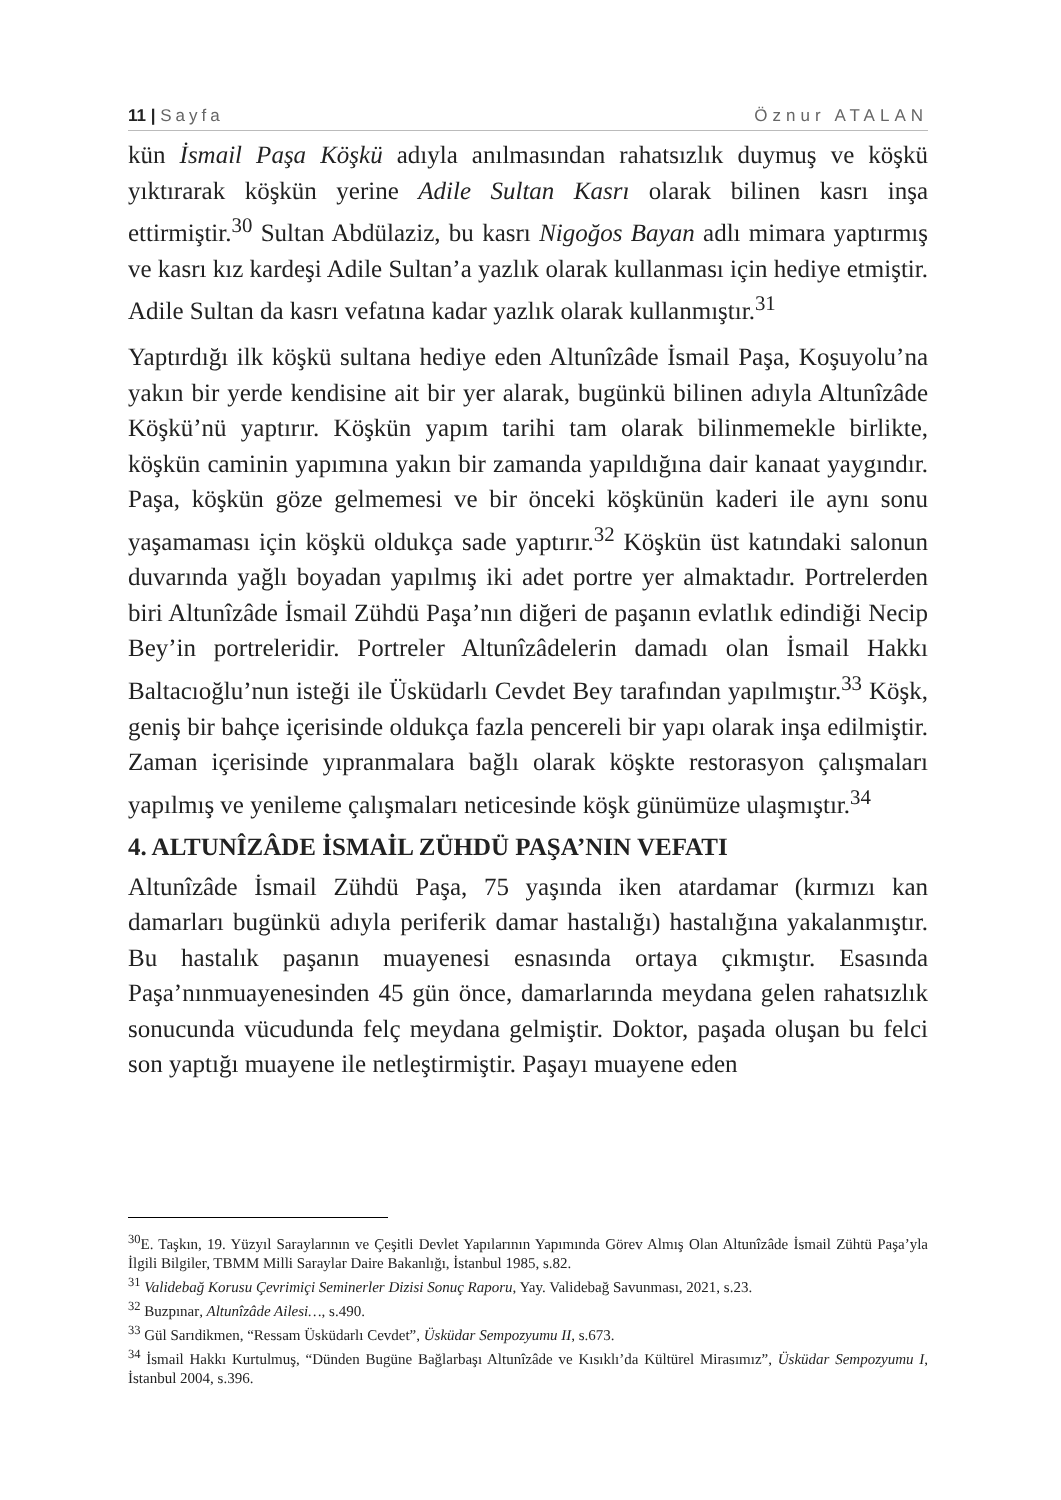11 | Sayfa Öznur ATALAN
kün İsmail Paşa Köşkü adıyla anılmasından rahatsızlık duymuş ve köşkü yıktırarak köşkün yerine Adile Sultan Kasrı olarak bilinen kasrı inşa ettirmiştir.<sup>30</sup> Sultan Abdülaziz, bu kasrı Nigoğos Bayan adlı mimara yaptırmış ve kasrı kız kardeşi Adile Sultan’a yazlık olarak kullanması için hediye etmiştir. Adile Sultan da kasrı vefatına kadar yazlık olarak kullanmıştır.<sup>31</sup>
Yaptırdığı ilk köşkü sultana hediye eden Altunîzâde İsmail Paşa, Koşuyolu’na yakın bir yerde kendisine ait bir yer alarak, bugünkü bilinen adıyla Altunîzâde Köşkü’nü yaptırır. Köşkün yapım tarihi tam olarak bilinmemekle birlikte, köşkün caminin yapımına yakın bir zamanda yapıldığına dair kanaat yaygındır. Paşa, köşkün göze gelmemesi ve bir önceki köşkünün kaderi ile aynı sonu yaşamaması için köşkü oldukça sade yaptırır.<sup>32</sup> Köşkün üst katındaki salonun duvarında yağlı boyadan yapılmış iki adet portre yer almaktadır. Portrelerden biri Altunîzâde İsmail Zühdü Paşa’nın diğeri de paşanın evlatlık edindiği Necip Bey’in portreleridir. Portreler Altunîzâdelerin damadı olan İsmail Hakkı Baltacıoğlu’nun isteği ile Üsküdarlı Cevdet Bey tarafından yapılmıştır.<sup>33</sup> Köşk, geniş bir bahçe içerisinde oldukça fazla pencereli bir yapı olarak inşa edilmiştir. Zaman içerisinde yıpranmalara bağlı olarak köşkte restorasyon çalışmaları yapılmış ve yenileme çalışmaları neticesinde köşk günümüze ulaşmıştır.<sup>34</sup>
4. ALTUNÎZÂDE İSMAİL ZÜHDÜ PAŞA’NIN VEFATI
Altunîzâde İsmail Zühdü Paşa, 75 yaşında iken atardamar (kırmızı kan damarları bugünkü adıyla periferik damar hastalığı) hastalığına yakalanmıştır. Bu hastalık paşanın muayenesi esnasında ortaya çıkmıştır. Esasında Paşa’nınmuayenesinden 45 gün önce, damarlarında meydana gelen rahatsızlık sonucunda vücudunda felç meydana gelmiştir. Doktor, paşada oluşan bu felci son yaptığı muayene ile netleştirmiştir. Paşayı muayene eden
<sup>30</sup> E. Taşkın, 19. Yüzyıl Saraylarının ve Çeşitli Devlet Yapılarının Yapımında Görev Almış Olan Altunîzâde İsmail Zühtü Paşa’yla İlgili Bilgiler, TBMM Milli Saraylar Daire Bakanlığı, İstanbul 1985, s.82.
<sup>31</sup> Validebağ Korusu Çevrimiçi Seminerler Dizisi Sonuç Raporu, Yay. Validebağ Savunması, 2021, s.23.
<sup>32</sup> Buzpınar, Altunîzâde Ailesi…, s.490.
<sup>33</sup> Gül Sarıdikmen, “Ressam Üsküdarlı Cevdet”, Üsküdar Sempozyumu II, s.673.
<sup>34</sup> İsmail Hakkı Kurtulmuş, “Dünden Bugüne Bağlarbaşı Altunîzâde ve Kısıklı’da Kültürel Mirasımız”, Üsküdar Sempozyumu I, İstanbul 2004, s.396.